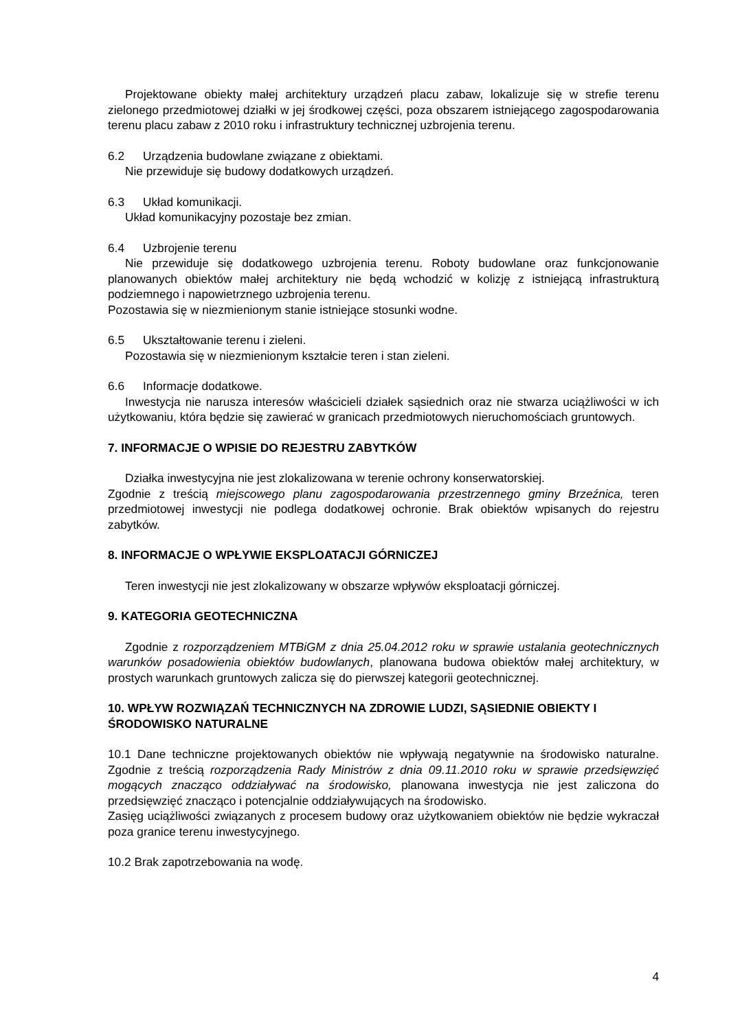Projektowane obiekty małej architektury urządzeń placu zabaw, lokalizuje się w strefie terenu zielonego przedmiotowej działki w jej środkowej części, poza obszarem istniejącego zagospodarowania terenu placu zabaw z 2010 roku i infrastruktury technicznej uzbrojenia terenu.
6.2 Urządzenia budowlane związane z obiektami.
Nie przewiduje się budowy dodatkowych urządzeń.
6.3 Układ komunikacji.
Układ komunikacyjny pozostaje bez zmian.
6.4 Uzbrojenie terenu
Nie przewiduje się dodatkowego uzbrojenia terenu. Roboty budowlane oraz funkcjonowanie planowanych obiektów małej architektury nie będą wchodzić w kolizję z istniejącą infrastrukturą podziemnego i napowietrznego uzbrojenia terenu.
Pozostawia się w niezmienionym stanie istniejące stosunki wodne.
6.5 Ukształtowanie terenu i zieleni.
Pozostawia się w niezmienionym kształcie teren i stan zieleni.
6.6 Informacje dodatkowe.
Inwestycja nie narusza interesów właścicieli działek sąsiednich oraz nie stwarza uciążliwości w ich użytkowaniu, która będzie się zawierać w granicach przedmiotowych nieruchomościach gruntowych.
7. INFORMACJE O WPISIE DO REJESTRU ZABYTKÓW
Działka inwestycyjna nie jest zlokalizowana w terenie ochrony konserwatorskiej.
Zgodnie z treścią miejscowego planu zagospodarowania przestrzennego gminy Brzeźnica, teren przedmiotowej inwestycji nie podlega dodatkowej ochronie. Brak obiektów wpisanych do rejestru zabytków.
8. INFORMACJE O WPŁYWIE EKSPLOATACJI GÓRNICZEJ
Teren inwestycji nie jest zlokalizowany w obszarze wpływów eksploatacji górniczej.
9. KATEGORIA GEOTECHNICZNA
Zgodnie z rozporządzeniem MTBiGM z dnia 25.04.2012 roku w sprawie ustalania geotechnicznych warunków posadowienia obiektów budowlanych, planowana budowa obiektów małej architektury, w prostych warunkach gruntowych zalicza się do pierwszej kategorii geotechnicznej.
10. WPŁYW ROZWIĄZAŃ TECHNICZNYCH NA ZDROWIE LUDZI, SĄSIEDNIE OBIEKTY I ŚRODOWISKO NATURALNE
10.1 Dane techniczne projektowanych obiektów nie wpływają negatywnie na środowisko naturalne. Zgodnie z treścią rozporządzenia Rady Ministrów z dnia 09.11.2010 roku w sprawie przedsięwzięć mogących znacząco oddziaływać na środowisko, planowana inwestycja nie jest zaliczona do przedsięwzięć znacząco i potencjalnie oddziaływujących na środowisko.
Zasięg uciążliwości związanych z procesem budowy oraz użytkowaniem obiektów nie będzie wykraczał poza granice terenu inwestycyjnego.
10.2 Brak zapotrzebowania na wodę.
4